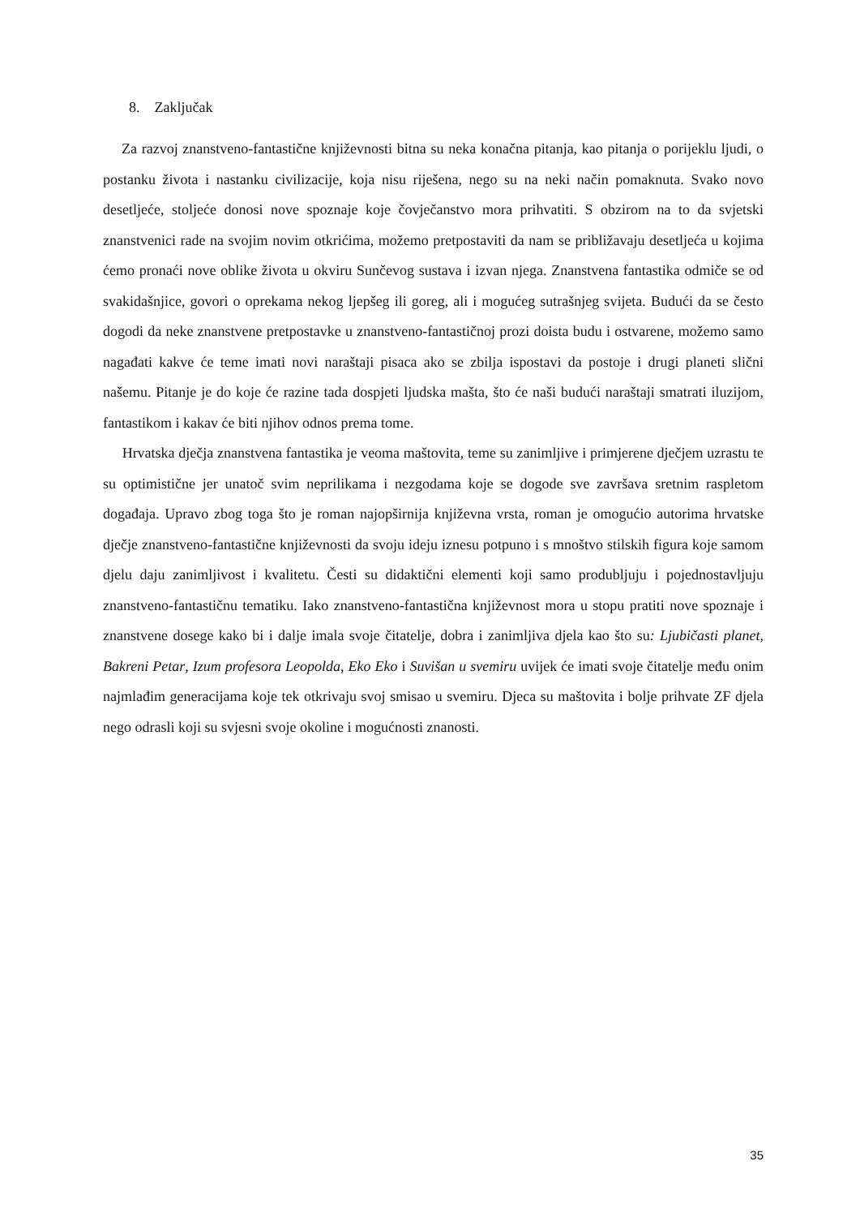8. Zaključak
Za razvoj znanstveno-fantastične književnosti bitna su neka konačna pitanja, kao pitanja o porijeklu ljudi, o postanku života i nastanku civilizacije, koja nisu riješena, nego su na neki način pomaknuta. Svako novo desetljeće, stoljeće donosi nove spoznaje koje čovječanstvo mora prihvatiti. S obzirom na to da svjetski znanstvenici rade na svojim novim otkrićima, možemo pretpostaviti da nam se približavaju desetljeća u kojima ćemo pronaći nove oblike života u okviru Sunčevog sustava i izvan njega. Znanstvena fantastika odmiče se od svakidašnjice, govori o oprekama nekog ljepšeg ili goreg, ali i mogućeg sutrašnjeg svijeta. Budući da se često dogodi da neke znanstvene pretpostavke u znanstveno-fantastičnoj prozi doista budu i ostvarene, možemo samo nagađati kakve će teme imati novi naraštaji pisaca ako se zbilja ispostavi da postoje i drugi planeti slični našemu. Pitanje je do koje će razine tada dospjeti ljudska mašta, što će naši budući naraštaji smatrati iluzijom, fantastikom i kakav će biti njihov odnos prema tome.
Hrvatska dječja znanstvena fantastika je veoma maštovita, teme su zanimljive i primjerene dječjem uzrastu te su optimistične jer unatoč svim neprilikama i nezgodama koje se dogode sve završava sretnim raspletom događaja. Upravo zbog toga što je roman najopširnija književna vrsta, roman je omogućio autorima hrvatske dječje znanstveno-fantastične književnosti da svoju ideju iznesu potpuno i s mnoštvo stilskih figura koje samom djelu daju zanimljivost i kvalitetu. Česti su didaktični elementi koji samo produbljuju i pojednostavljuju znanstveno-fantastičnu tematiku. Iako znanstveno-fantastična književnost mora u stopu pratiti nove spoznaje i znanstvene dosege kako bi i dalje imala svoje čitatelje, dobra i zanimljiva djela kao što su: Ljubičasti planet, Bakreni Petar, Izum profesora Leopolda, Eko Eko i Suvišan u svemiru uvijek će imati svoje čitatelje među onim najmlađim generacijama koje tek otkrivaju svoj smisao u svemiru. Djeca su maštovita i bolje prihvate ZF djela nego odrasli koji su svjesni svoje okoline i mogućnosti znanosti.
35